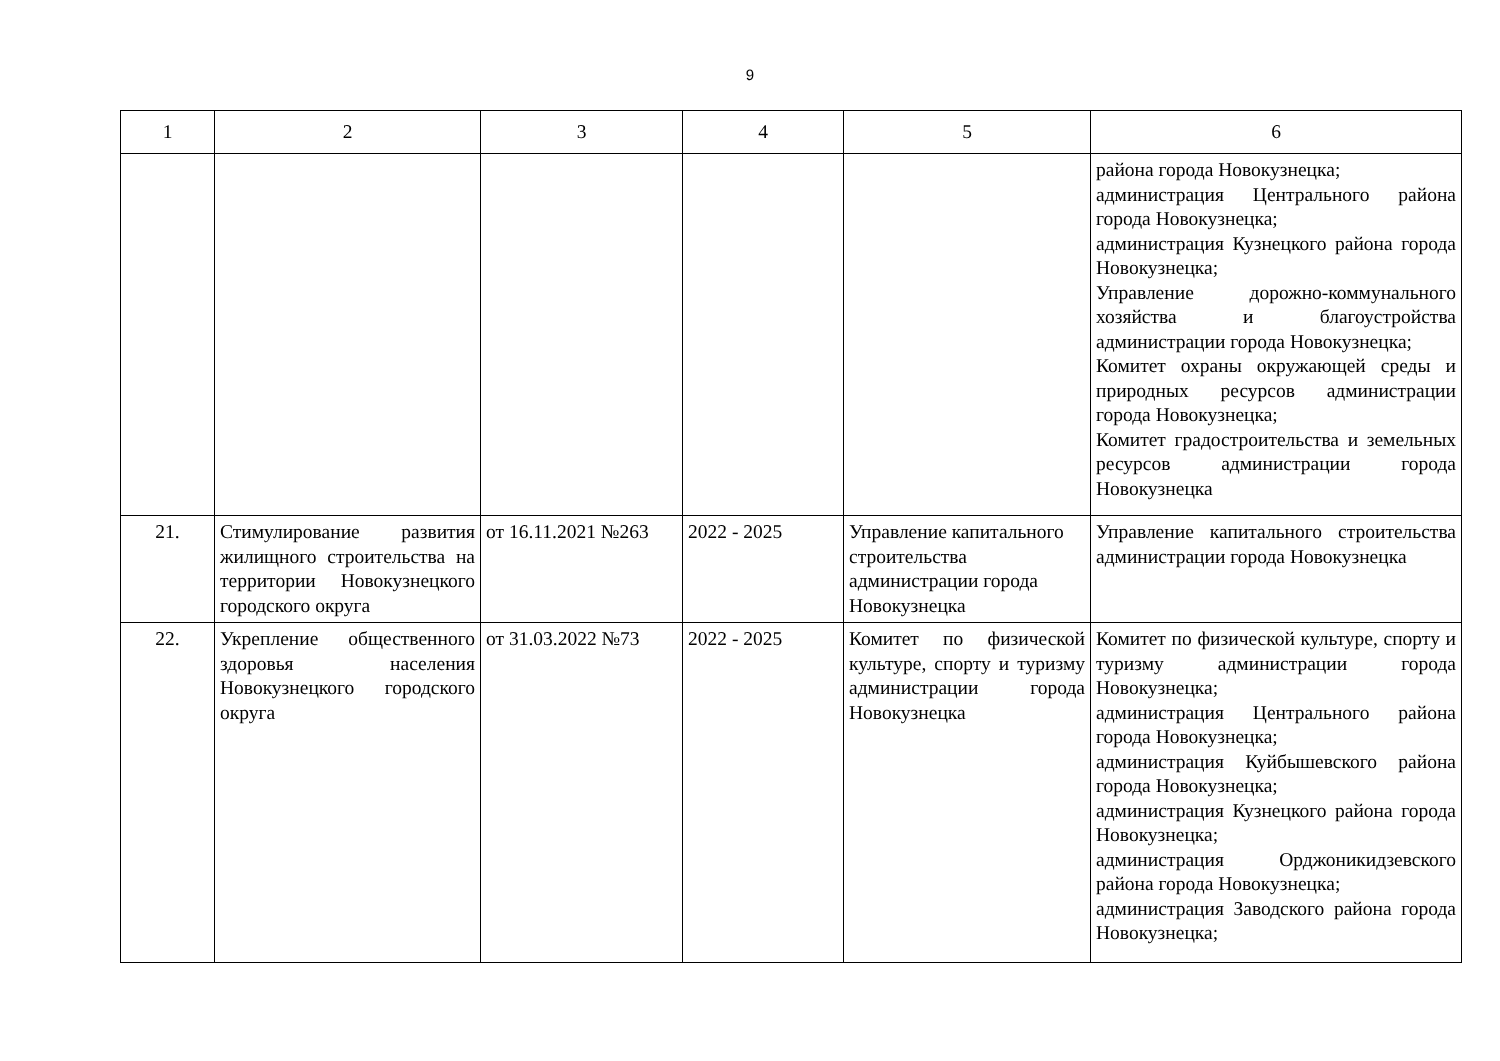9
| 1 | 2 | 3 | 4 | 5 | 6 |
| --- | --- | --- | --- | --- | --- |
| | | | | | района города Новокузнецка; администрация Центрального района города Новокузнецка; администрация Кузнецкого района города Новокузнецка; Управление дорожно-коммунального хозяйства и благоустройства администрации города Новокузнецка; Комитет охраны окружающей среды и природных ресурсов администрации города Новокузнецка; Комитет градостроительства и земельных ресурсов администрации города Новокузнецка |
| 21. | Стимулирование развития жилищного строительства на территории Новокузнецкого городского округа | от 16.11.2021 №263 | 2022 - 2025 | Управление капитального строительства администрации города Новокузнецка | Управление капитального строительства администрации города Новокузнецка |
| 22. | Укрепление общественного здоровья населения Новокузнецкого городского округа | от 31.03.2022 №73 | 2022 - 2025 | Комитет по физической культуре, спорту и туризму администрации города Новокузнецка | Комитет по физической культуре, спорту и туризму администрации города Новокузнецка; администрация Центрального района города Новокузнецка; администрация Куйбышевского района города Новокузнецка; администрация Кузнецкого района города Новокузнецка; администрация Орджоникидзевского района города Новокузнецка; администрация Заводского района города Новокузнецка; |